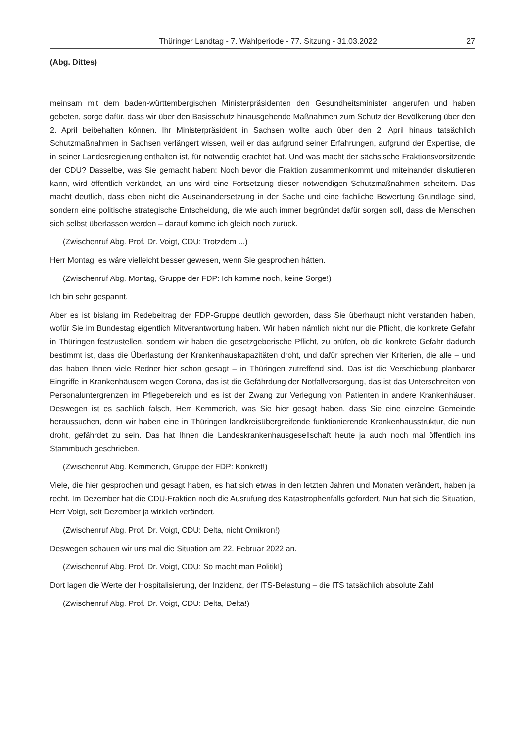Thüringer Landtag - 7. Wahlperiode - 77. Sitzung - 31.03.2022 27
(Abg. Dittes)
meinsam mit dem baden-württembergischen Ministerpräsidenten den Gesundheitsminister angerufen und haben gebeten, sorge dafür, dass wir über den Basisschutz hinausgehende Maßnahmen zum Schutz der Bevölkerung über den 2. April beibehalten können. Ihr Ministerpräsident in Sachsen wollte auch über den 2. April hinaus tatsächlich Schutzmaßnahmen in Sachsen verlängert wissen, weil er das aufgrund seiner Erfahrungen, aufgrund der Expertise, die in seiner Landesregierung enthalten ist, für notwendig erachtet hat. Und was macht der sächsische Fraktionsvorsitzende der CDU? Dasselbe, was Sie gemacht haben: Noch bevor die Fraktion zusammenkommt und miteinander diskutieren kann, wird öffentlich verkündet, an uns wird eine Fortsetzung dieser notwendigen Schutzmaßnahmen scheitern. Das macht deutlich, dass eben nicht die Auseinandersetzung in der Sache und eine fachliche Bewertung Grundlage sind, sondern eine politische strategische Entscheidung, die wie auch immer begründet dafür sorgen soll, dass die Menschen sich selbst überlassen werden – darauf komme ich gleich noch zurück.
(Zwischenruf Abg. Prof. Dr. Voigt, CDU: Trotzdem ...)
Herr Montag, es wäre vielleicht besser gewesen, wenn Sie gesprochen hätten.
(Zwischenruf Abg. Montag, Gruppe der FDP: Ich komme noch, keine Sorge!)
Ich bin sehr gespannt.
Aber es ist bislang im Redebeitrag der FDP-Gruppe deutlich geworden, dass Sie überhaupt nicht verstanden haben, wofür Sie im Bundestag eigentlich Mitverantwortung haben. Wir haben nämlich nicht nur die Pflicht, die konkrete Gefahr in Thüringen festzustellen, sondern wir haben die gesetzgeberische Pflicht, zu prüfen, ob die konkrete Gefahr dadurch bestimmt ist, dass die Überlastung der Krankenhauskapazitäten droht, und dafür sprechen vier Kriterien, die alle – und das haben Ihnen viele Redner hier schon gesagt – in Thüringen zutreffend sind. Das ist die Verschiebung planbarer Eingriffe in Krankenhäusern wegen Corona, das ist die Gefährdung der Notfallversorgung, das ist das Unterschreiten von Personaluntergrenzen im Pflegebereich und es ist der Zwang zur Verlegung von Patienten in andere Krankenhäuser. Deswegen ist es sachlich falsch, Herr Kemmerich, was Sie hier gesagt haben, dass Sie eine einzelne Gemeinde heraussuchen, denn wir haben eine in Thüringen landkreisübergreifende funktionierende Krankenhausstruktur, die nun droht, gefährdet zu sein. Das hat Ihnen die Landeskrankenhausgesellschaft heute ja auch noch mal öffentlich ins Stammbuch geschrieben.
(Zwischenruf Abg. Kemmerich, Gruppe der FDP: Konkret!)
Viele, die hier gesprochen und gesagt haben, es hat sich etwas in den letzten Jahren und Monaten verändert, haben ja recht. Im Dezember hat die CDU-Fraktion noch die Ausrufung des Katastrophenfalls gefordert. Nun hat sich die Situation, Herr Voigt, seit Dezember ja wirklich verändert.
(Zwischenruf Abg. Prof. Dr. Voigt, CDU: Delta, nicht Omikron!)
Deswegen schauen wir uns mal die Situation am 22. Februar 2022 an.
(Zwischenruf Abg. Prof. Dr. Voigt, CDU: So macht man Politik!)
Dort lagen die Werte der Hospitalisierung, der Inzidenz, der ITS-Belastung – die ITS tatsächlich absolute Zahl
(Zwischenruf Abg. Prof. Dr. Voigt, CDU: Delta, Delta!)